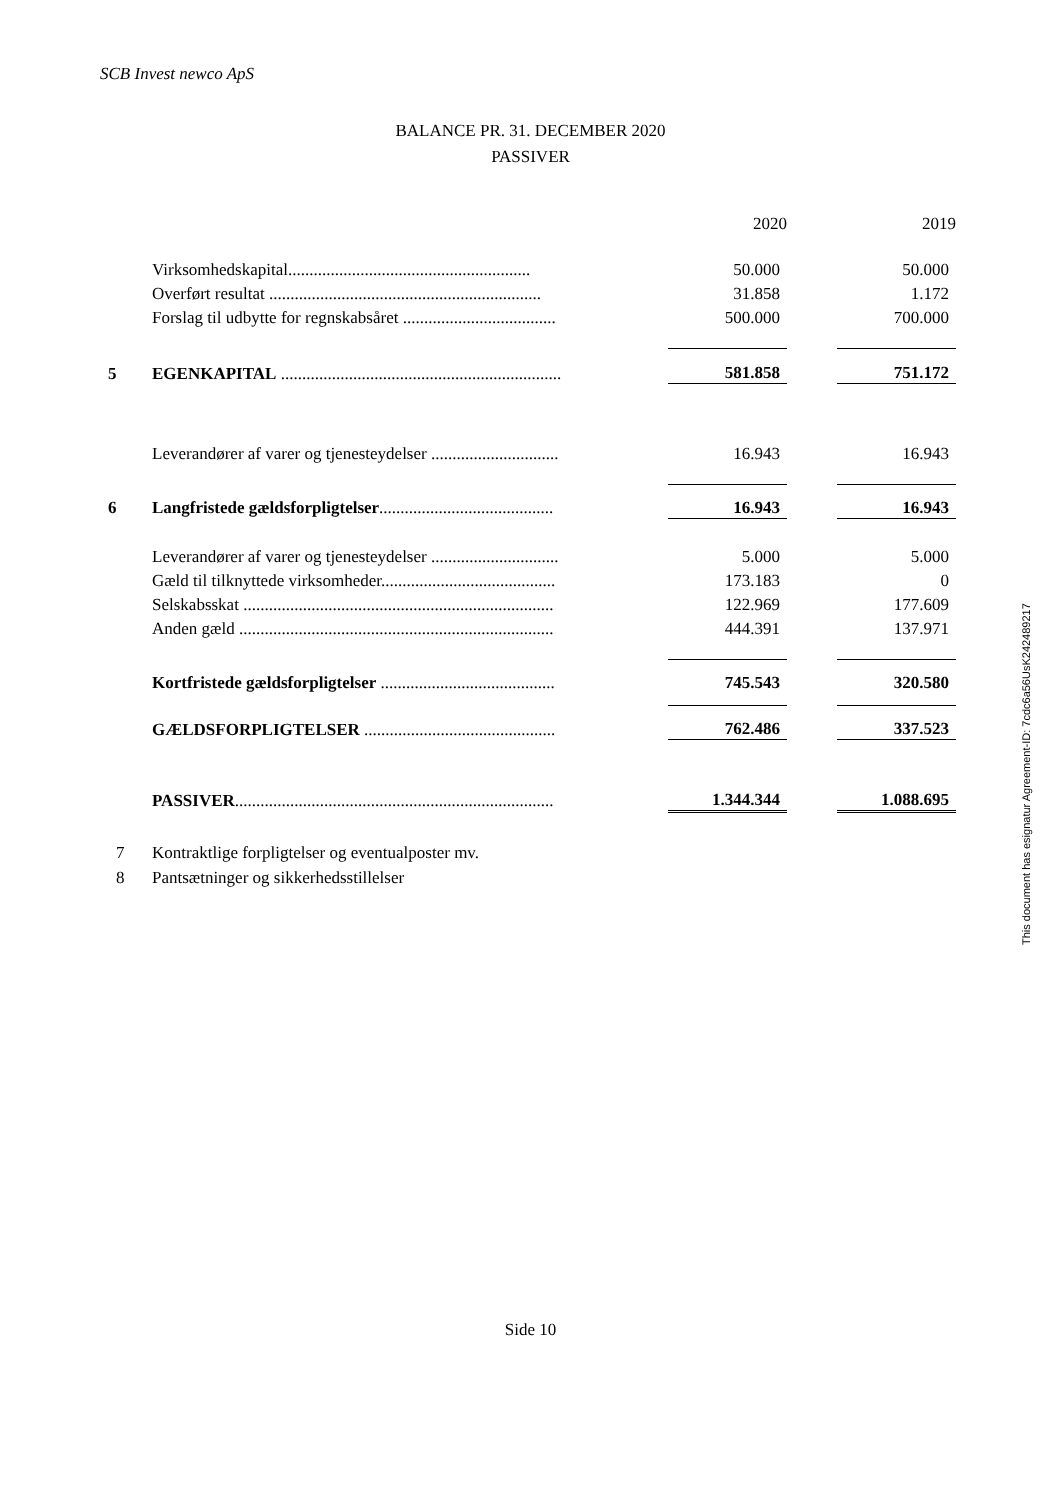SCB Invest newco ApS
BALANCE PR. 31. DECEMBER 2020
PASSIVER
| | | 2020 | | 2019 |
| | Virksomhedskapital......................................................... | 50.000 | | 50.000 |
| | Overført resultat ................................................................ | 31.858 | | 1.172 |
| | Forslag til udbytte for regnskabsåret .................................... | 500.000 | | 700.000 |
| 5 | EGENKAPITAL .................................................................. | 581.858 | | 751.172 |
| | Leverandører af varer og tjenesteydelser .............................. | 16.943 | | 16.943 |
| 6 | Langfristede gældsforpligtelser ......................................... | 16.943 | | 16.943 |
| | Leverandører af varer og tjenesteydelser .............................. | 5.000 | | 5.000 |
| | Gæld til tilknyttede virksomheder......................................... | 173.183 | | 0 |
| | Selskabsskat ......................................................................... | 122.969 | | 177.609 |
| | Anden gæld .......................................................................... | 444.391 | | 137.971 |
| | Kortfristede gældsforpligtelser ......................................... | 745.543 | | 320.580 |
| | GÆLDSFORPLIGTELSER ............................................. | 762.486 | | 337.523 |
| | PASSIVER ........................................................................... | 1.344.344 | | 1.088.695 |
7 Kontraktlige forpligtelser og eventualposter mv.
8 Pantsætninger og sikkerhedsstillelser
Side 10
This document has esignatur Agreement-ID: 7cdc6a56UsK242489217